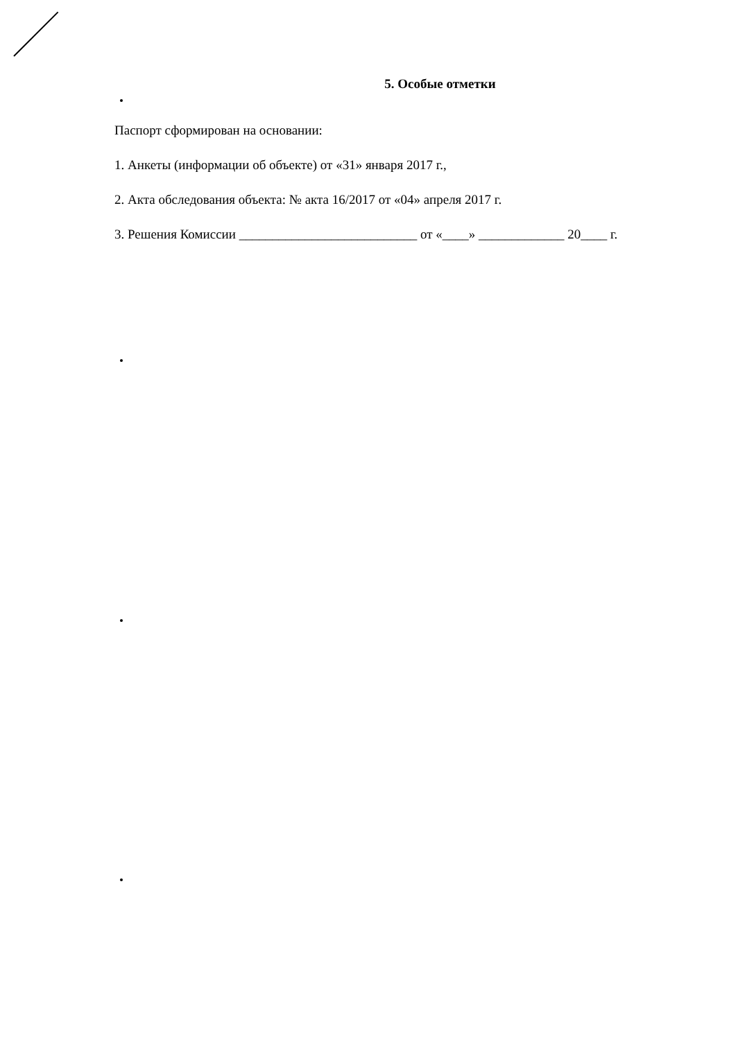5. Особые отметки
Паспорт сформирован на основании:
1. Анкеты (информации об объекте) от «31» января 2017 г.,
2. Акта обследования объекта: № акта 16/2017 от «04» апреля 2017 г.
3. Решения Комиссии ___________________________ от «____» _____________ 20____ г.